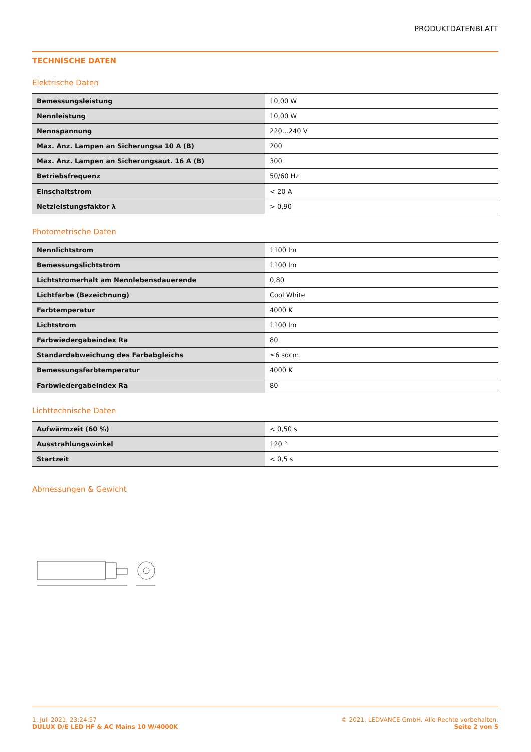PRODUKTDATENBLATT
TECHNISCHE DATEN
Elektrische Daten
| Bemessungsleistung | 10,00 W |
| Nennleistung | 10,00 W |
| Nennspannung | 220…240 V |
| Max. Anz. Lampen an Sicherungsa 10 A (B) | 200 |
| Max. Anz. Lampen an Sicherungsaut. 16 A (B) | 300 |
| Betriebsfrequenz | 50/60 Hz |
| Einschaltstrom | < 20 A |
| Netzleistungsfaktor λ | > 0,90 |
Photometrische Daten
| Nennlichtstrom | 1100 lm |
| Bemessungslichtstrom | 1100 lm |
| Lichtstromerhalt am Nennlebensdauerende | 0,80 |
| Lichtfarbe (Bezeichnung) | Cool White |
| Farbtemperatur | 4000 K |
| Lichtstrom | 1100 lm |
| Farbwiedergabeindex Ra | 80 |
| Standardabweichung des Farbabgleichs | ≤6 sdcm |
| Bemessungsfarbtemperatur | 4000 K |
| Farbwiedergabeindex Ra | 80 |
Lichttechnische Daten
| Aufwärmzeit (60 %) | < 0,50 s |
| Ausstrahlungswinkel | 120 ° |
| Startzeit | < 0,5 s |
Abmessungen & Gewicht
1. Juli 2021, 23:24:57
DULUX D/E LED HF & AC Mains 10 W/4000K
© 2021, LEDVANCE GmbH. Alle Rechte vorbehalten.
Seite 2 von 5